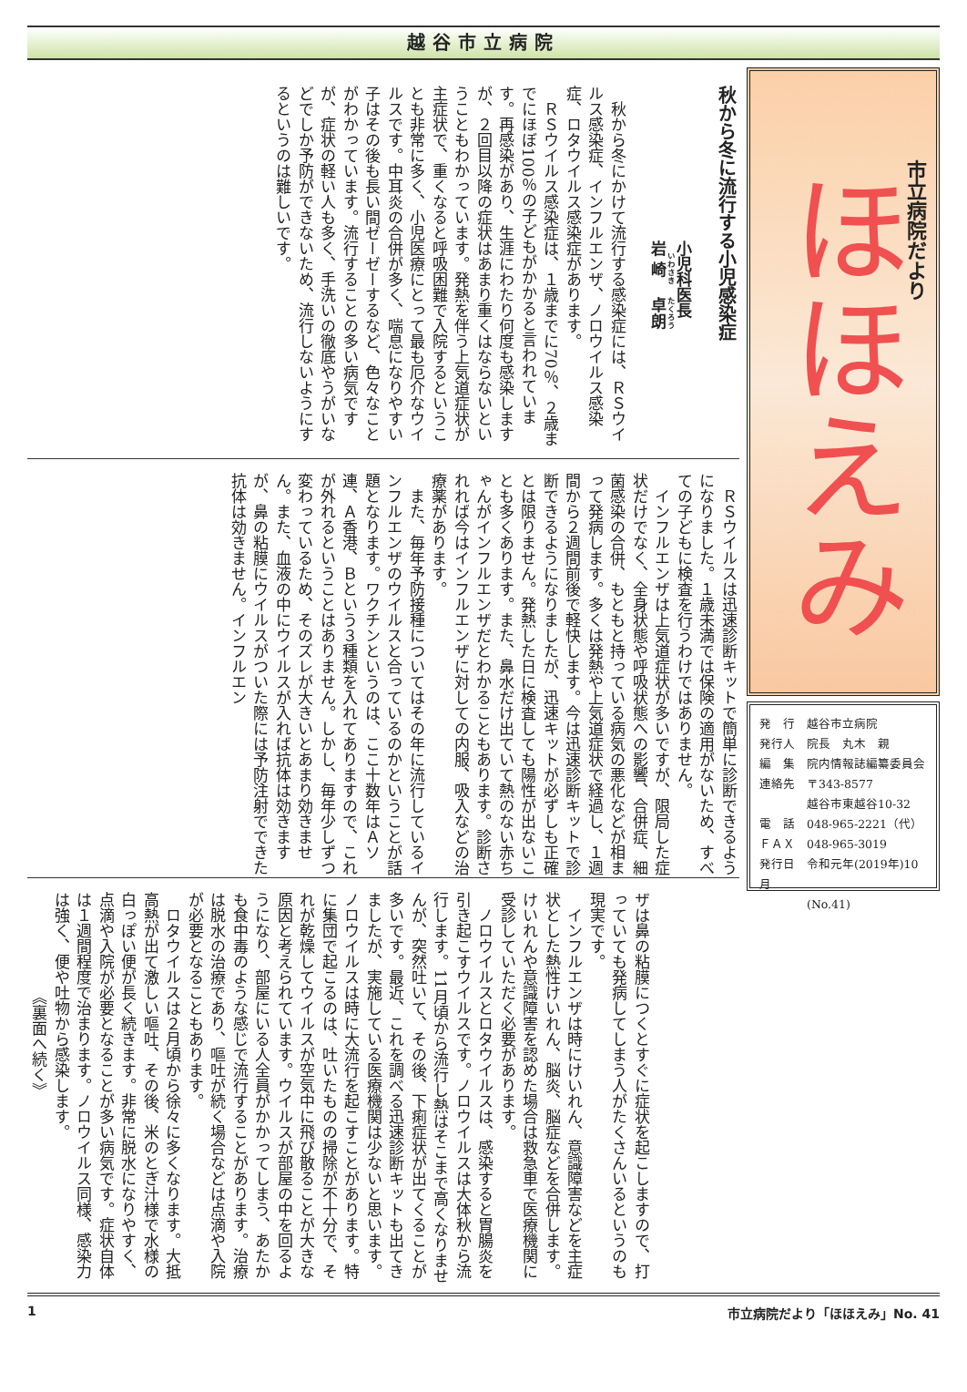越谷市立病院
市立病院だより
ほほえみ
発　行　越谷市立病院
発行人　院長　丸木　親
編　集　院内情報誌編纂委員会
連絡先　〒343-8577
　　　　越谷市東越谷10-32
電　話　048-965-2221（代）
ＦＡＸ　048-965-3019
発行日　令和元年(2019年)10月
　　　　(No.41)
秋から冬に流行する小児感染症
小児科医長
岩崎　卓朗
秋から冬にかけて流行する感染症には、ＲＳウイルス感染症、インフルエンザ、ノロウイルス感染症、ロタウイルス感染症があります。
ＲＳウイルス感染症は、１歳までに70％、２歳までにほぼ100％の子どもがかかると言われています。再感染があり、生涯にわたり何度も感染しますが、２回目以降の症状はあまり重くはならないということもわかっています。発熱を伴う上気道症状が主症状で、重くなると呼吸困難で入院するということも非常に多く、小児医療にとって最も厄介なウイルスです。中耳炎の合併が多く、喘息になりやすい子はその後も長い間ゼーゼーするなど、色々なことがわかっています。流行することの多い病気ですが、症状の軽い人も多く、手洗いの徹底やうがいなどでしか予防ができないため、流行しないようにするというのは難しいです。
ＲＳウイルスは迅速診断キットで簡単に診断できるようになりました。１歳未満では保険の適用がないため、すべての子どもに検査を行うわけではありません。
インフルエンザは上気道症状が多いですが、限局した症状だけでなく、全身状態や呼吸状態への影響、合併症、細菌感染の合併、もともと持っている病気の悪化などが相まって発病します。多くは発熱や上気道症状で経過し、１週間から２週間前後で軽快します。今は迅速診断キットで診断できるようになりましたが、迅速キットが必ずしも正確とは限りません。発熱した日に検査しても陽性が出ないことも多くあります。また、鼻水だけ出ていて熱のない赤ちゃんがインフルエンザだとわかることもあります。診断されれば今はインフルエンザに対しての内服、吸入などの治療薬があります。
また、毎年予防接種についてはその年に流行しているインフルエンザのウイルスと合っているのかということが話題となります。ワクチンというのは、ここ十数年はＡソ連、Ａ香港、Ｂという３種類を入れてありますので、これが外れるということはありません。しかし、毎年少しずつ変わっているため、そのズレが大きいとあまり効きません。また、血液の中にウイルスが入れば抗体は効きますが、鼻の粘膜にウイルスがついた際には予防注射でできた抗体は効きません。インフルエン
ザは鼻の粘膜につくとすぐに症状を起こしますので、打っていても発病してしまう人がたくさんいるというのも現実です。
インフルエンザは時にけいれん、意識障害などを主症状とした熱性けいれん、脳炎、脳症などを合併します。けいれんや意識障害を認めた場合は救急車で医療機関に受診していただく必要があります。
ノロウイルスとロタウイルスは、感染すると胃腸炎を引き起こすウイルスです。ノロウイルスは大体秋から流行します。11月頃から流行し熱はそこまで高くなりませんが、突然吐いて、その後、下痢症状が出てくることが多いです。最近、これを調べる迅速診断キットも出てきましたが、実施している医療機関は少ないと思います。ノロウイルスは時に大流行を起こすことがあります。特に集団で起こるのは、吐いたものの掃除が不十分で、それが乾燥してウイルスが空気中に飛び散ることが大きな原因と考えられています。ウイルスが部屋の中を回るようになり、部屋にいる人全員がかかってしまう、あたかも食中毒のような感じで流行することがあります。治療は脱水の治療であり、嘔吐が続く場合などは点滴や入院が必要となることもあります。
ロタウイルスは２月頃から徐々に多くなります。大抵高熱が出て激しい嘔吐、その後、米のとぎ汁様で水様の白っぽい便が長く続きます。非常に脱水になりやすく、点滴や入院が必要となることが多い病気です。症状自体は１週間程度で治まります。ノロウイルス同様、感染力は強く、便や吐物から感染します。
《裏面へ続く》
1 市立病院だより「ほほえみ」No. 41